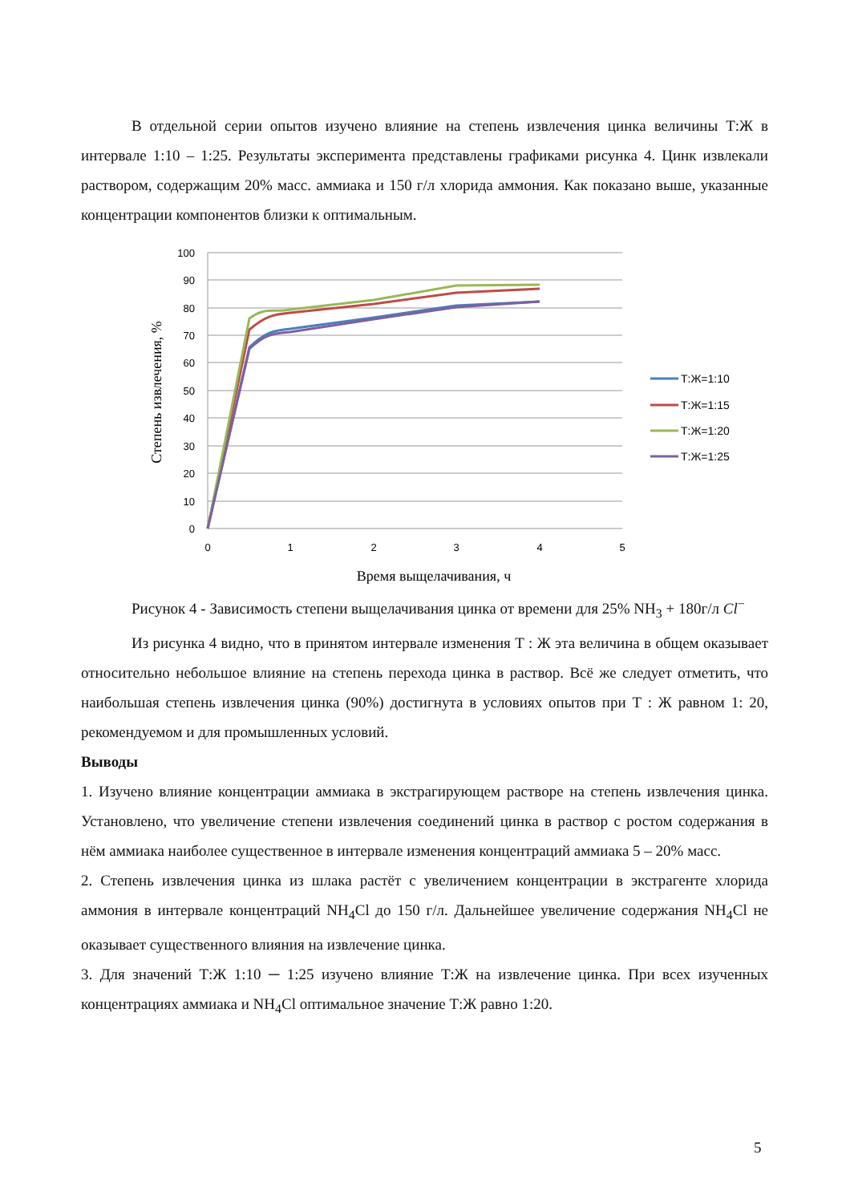В отдельной серии опытов изучено влияние на степень извлечения цинка величины Т:Ж в интервале 1:10 – 1:25. Результаты эксперимента представлены графиками рисунка 4. Цинк извлекали раствором, содержащим 20% масс. аммиака и 150 г/л хлорида аммония. Как показано выше, указанные концентрации компонентов близки к оптимальным.
100
90
80
70
60
50
40
30
20
10
0
0
1
2
3
4
5
Время выщелачивания, ч
Степень извлечения, %
Т:Ж=1:10
Т:Ж=1:15
Т:Ж=1:20
Т:Ж=1:25
Рисунок 4 - Зависимость степени выщелачивания цинка от времени для 25% NH<sub>3</sub> + 180г/л Cl<sup>−</sup>
Из рисунка 4 видно, что в принятом интервале изменения Т : Ж эта величина в общем оказывает относительно небольшое влияние на степень перехода цинка в раствор. Всё же следует отметить, что наибольшая степень извлечения цинка (90%) достигнута в условиях опытов при Т : Ж равном 1: 20, рекомендуемом и для промышленных условий.
Выводы
1. Изучено влияние концентрации аммиака в экстрагирующем растворе на степень извлечения цинка. Установлено, что увеличение степени извлечения соединений цинка в раствор с ростом содержания в нём аммиака наиболее существенное в интервале изменения концентраций аммиака 5 – 20% масс.
2. Степень извлечения цинка из шлака растёт с увеличением концентрации в экстрагенте хлорида аммония в интервале концентраций NH<sub>4</sub>Cl до 150 г/л. Дальнейшее увеличение содержания NH<sub>4</sub>Cl не оказывает существенного влияния на извлечение цинка.
3. Для значений Т:Ж 1:10 ─ 1:25 изучено влияние Т:Ж на извлечение цинка. При всех изученных концентрациях аммиака и NH<sub>4</sub>Cl оптимальное значение Т:Ж равно 1:20.
5